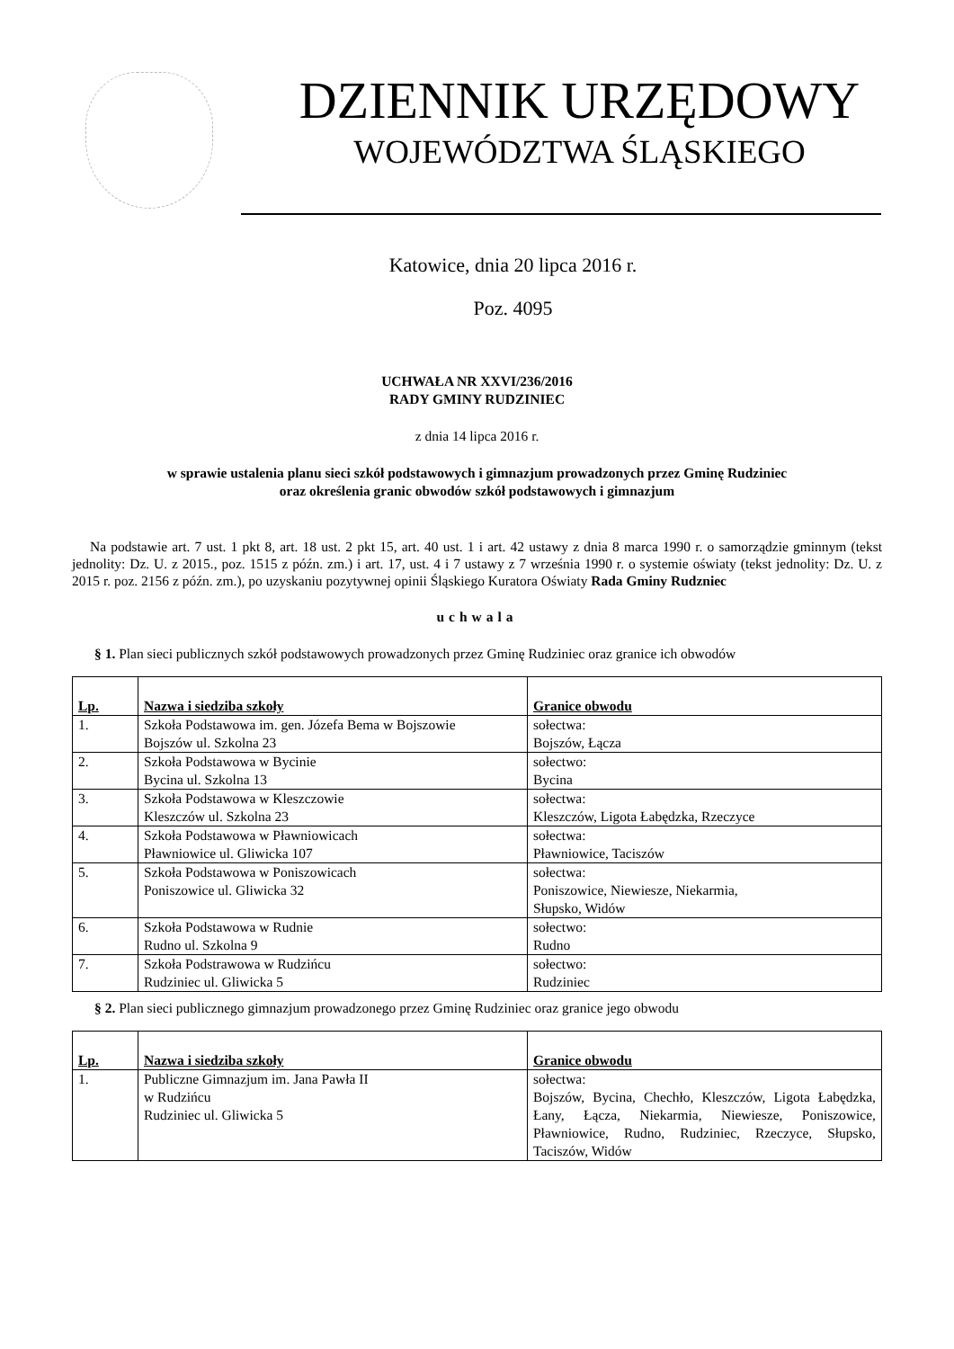DZIENNIK URZĘDOWY
WOJEWÓDZTWA ŚLĄSKIEGO
Katowice, dnia 20 lipca 2016 r.
Poz. 4095
UCHWAŁA NR XXVI/236/2016
RADY GMINY RUDZINIEC
z dnia 14 lipca 2016 r.
w sprawie ustalenia planu sieci szkół podstawowych i gimnazjum prowadzonych przez Gminę Rudziniec
oraz określenia granic obwodów szkół podstawowych i gimnazjum
Na podstawie art. 7 ust. 1 pkt 8, art. 18 ust. 2 pkt 15, art. 40 ust. 1 i art. 42 ustawy z dnia 8 marca 1990 r. o samorządzie gminnym (tekst jednolity: Dz. U. z 2015., poz. 1515 z późn. zm.) i art. 17, ust. 4 i 7 ustawy z 7 września 1990 r. o systemie oświaty (tekst jednolity: Dz. U. z 2015 r. poz. 2156 z późn. zm.), po uzyskaniu pozytywnej opinii Śląskiego Kuratora Oświaty Rada Gminy Rudzniec
uchwala
§ 1. Plan sieci publicznych szkół podstawowych prowadzonych przez Gminę Rudziniec oraz granice ich obwodów
| Lp. | Nazwa i siedziba szkoły | Granice obwodu |
| --- | --- | --- |
| 1. | Szkoła Podstawowa im. gen. Józefa Bema w Bojszowie Bojszów ul. Szkolna 23 | sołectwa: Bojszów, Łącza |
| 2. | Szkoła Podstawowa w Bycinie Bycina ul. Szkolna 13 | sołectwo: Bycina |
| 3. | Szkoła Podstawowa w Kleszczowie Kleszczów ul. Szkolna 23 | sołectwa: Kleszczów, Ligota Łabędzka, Rzeczyce |
| 4. | Szkoła Podstawowa w Pławniowicach Pławniowice ul. Gliwicka 107 | sołectwa: Pławniowice, Taciszów |
| 5. | Szkoła Podstawowa w Poniszowicach Poniszowice ul. Gliwicka 32 | sołectwa: Poniszowice, Niewiesze, Niekarmia, Słupsko, Widów |
| 6. | Szkoła Podstawowa w Rudnie Rudno ul. Szkolna 9 | sołectwo: Rudno |
| 7. | Szkoła Podstrawowa w Rudzińcu Rudziniec ul. Gliwicka 5 | sołectwo: Rudziniec |
§ 2. Plan sieci publicznego gimnazjum prowadzonego przez Gminę Rudziniec oraz granice jego obwodu
| Lp. | Nazwa i siedziba szkoły | Granice obwodu |
| --- | --- | --- |
| 1. | Publiczne Gimnazjum im. Jana Pawła II w Rudzińcu Rudziniec ul. Gliwicka 5 | sołectwa: Bojszów, Bycina, Chechło, Kleszczów, Ligota Łabędzka, Łany, Łącza, Niekarmia, Niewiesze, Poniszowice, Pławniowice, Rudno, Rudziniec, Rzeczyce, Słupsko, Taciszów, Widów |